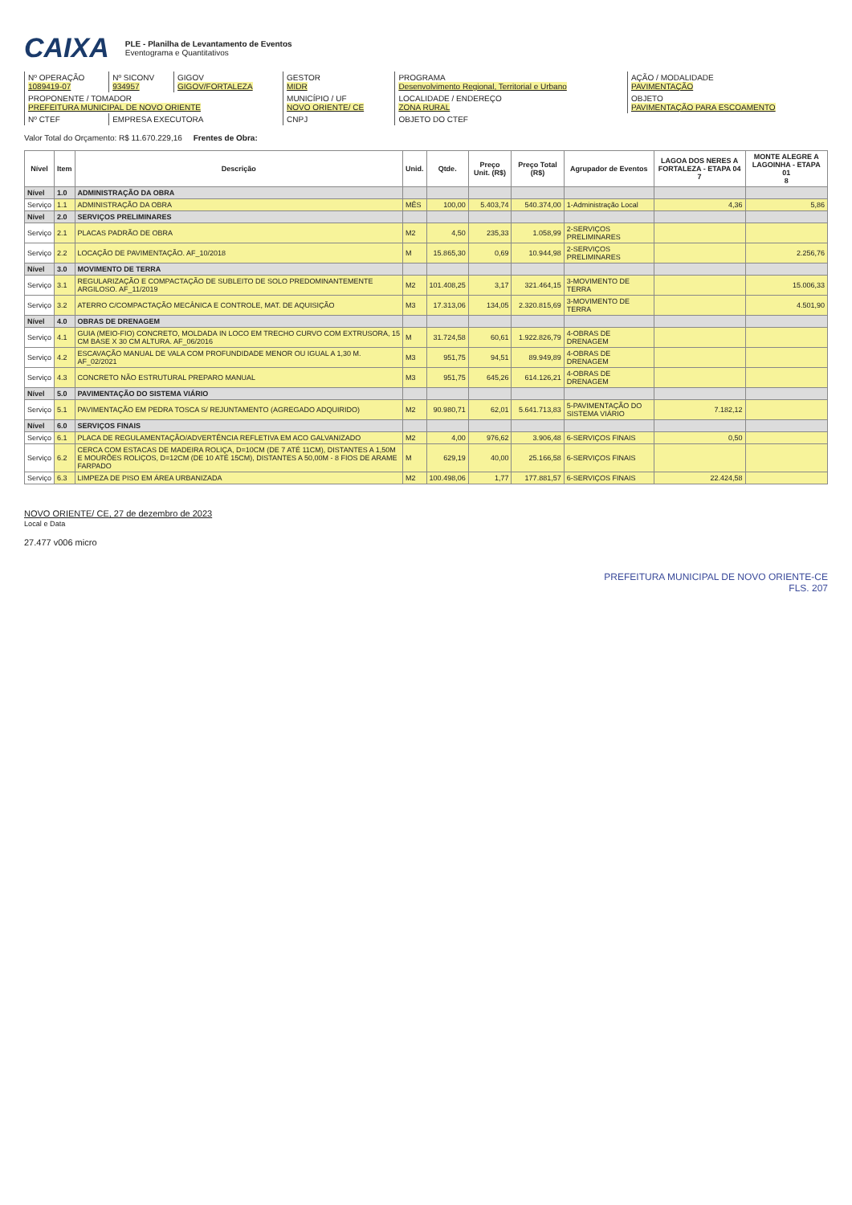CAIXA
PLE - Planilha de Levantamento de Eventos
Eventograma e Quantitativos
| Nº OPERAÇÃO 1089419-07 | Nº SICONV 934957 | GIGOV GIGOV/FORTALEZA | GESTOR MIDR | PROGRAMA Desenvolvimento Regional, Territorial e Urbano | AÇÃO / MODALIDADE PAVIMENTAÇÃO |
| PROPONENTE / TOMADOR PREFEITURA MUNICIPAL DE NOVO ORIENTE | | | MUNICÍPIO / UF NOVO ORIENTE/ CE | LOCALIDADE / ENDEREÇO ZONA RURAL | OBJETO PAVIMENTAÇÃO PARA ESCOAMENTO |
| Nº CTEF | EMPRESA EXECUTORA | | CNPJ | OBJETO DO CTEF | |
Valor Total do Orçamento: R$ 11.670.229,16 Frentes de Obra:
| Nível | Item | Descrição | Unid. | Qtde. | Preço Unit. (R$) | Preço Total (R$) | Agrupador de Eventos | LAGOA DOS NERES A FORTALEZA - ETAPA 04 7 | MONTE ALEGRE A LAGOINHA - ETAPA 01 8 |
| --- | --- | --- | --- | --- | --- | --- | --- | --- | --- |
| Nível | 1.0 | ADMINISTRAÇÃO DA OBRA | | | | | | | |
| Serviço | 1.1 | ADMINISTRAÇÃO DA OBRA | MÊS | 100,00 | 5.403,74 | 540.374,00 | 1-Administração Local | 4,36 | 5,86 |
| Nível | 2.0 | SERVIÇOS PRELIMINARES | | | | | | | |
| Serviço | 2.1 | PLACAS PADRÃO DE OBRA | M2 | 4,50 | 235,33 | 1.058,99 | 2-SERVIÇOS PRELIMINARES | | |
| Serviço | 2.2 | LOCAÇÃO DE PAVIMENTAÇÃO. AF_10/2018 | M | 15.865,30 | 0,69 | 10.944,98 | 2-SERVIÇOS PRELIMINARES | | 2.256,76 |
| Nível | 3.0 | MOVIMENTO DE TERRA | | | | | | | |
| Serviço | 3.1 | REGULARIZAÇÃO E COMPACTAÇÃO DE SUBLEITO DE SOLO PREDOMINANTEMENTE ARGILOSO. AF_11/2019 | M2 | 101.408,25 | 3,17 | 321.464,15 | 3-MOVIMENTO DE TERRA | | 15.006,33 |
| Serviço | 3.2 | ATERRO C/COMPACTAÇÃO MECÂNICA E CONTROLE, MAT. DE AQUISIÇÃO | M3 | 17.313,06 | 134,05 | 2.320.815,69 | 3-MOVIMENTO DE TERRA | | 4.501,90 |
| Nível | 4.0 | OBRAS DE DRENAGEM | | | | | | | |
| Serviço | 4.1 | GUIA (MEIO-FIO) CONCRETO, MOLDADA IN LOCO EM TRECHO CURVO COM EXTRUSORA, 15 CM BASE X 30 CM ALTURA. AF_06/2016 | M | 31.724,58 | 60,61 | 1.922.826,79 | 4-OBRAS DE DRENAGEM | | |
| Serviço | 4.2 | ESCAVAÇÃO MANUAL DE VALA COM PROFUNDIDADE MENOR OU IGUAL A 1,30 M. AF_02/2021 | M3 | 951,75 | 94,51 | 89.949,89 | 4-OBRAS DE DRENAGEM | | |
| Serviço | 4.3 | CONCRETO NÃO ESTRUTURAL PREPARO MANUAL | M3 | 951,75 | 645,26 | 614.126,21 | 4-OBRAS DE DRENAGEM | | |
| Nível | 5.0 | PAVIMENTAÇÃO DO SISTEMA VIÁRIO | | | | | | | |
| Serviço | 5.1 | PAVIMENTAÇÃO EM PEDRA TOSCA S/ REJUNTAMENTO (AGREGADO ADQUIRIDO) | M2 | 90.980,71 | 62,01 | 5.641.713,83 | 5-PAVIMENTAÇÃO DO SISTEMA VIÁRIO | 7.182,12 | |
| Nível | 6.0 | SERVIÇOS FINAIS | | | | | | | |
| Serviço | 6.1 | PLACA DE REGULAMENTAÇÃO/ADVERTÊNCIA REFLETIVA EM ACO GALVANIZADO | M2 | 4,00 | 976,62 | 3.906,48 | 6-SERVIÇOS FINAIS | 0,50 | |
| Serviço | 6.2 | CERCA COM ESTACAS DE MADEIRA ROLIÇA, D=10CM (DE 7 ATÉ 11CM), DISTANTES A 1,50M E MOURÕES ROLIÇOS, D=12CM (DE 10 ATÉ 15CM), DISTANTES A 50,00M - 8 FIOS DE ARAME FARPADO | M | 629,19 | 40,00 | 25.166,58 | 6-SERVIÇOS FINAIS | | |
| Serviço | 6.3 | LIMPEZA DE PISO EM ÁREA URBANIZADA | M2 | 100.498,06 | 1,77 | 177.881,57 | 6-SERVIÇOS FINAIS | 22.424,58 | |
NOVO ORIENTE/ CE, 27 de dezembro de 2023
Local e Data
27.477 v006 micro
PREFEITURA MUNICIPAL DE NOVO ORIENTE-CE
FLS. 207